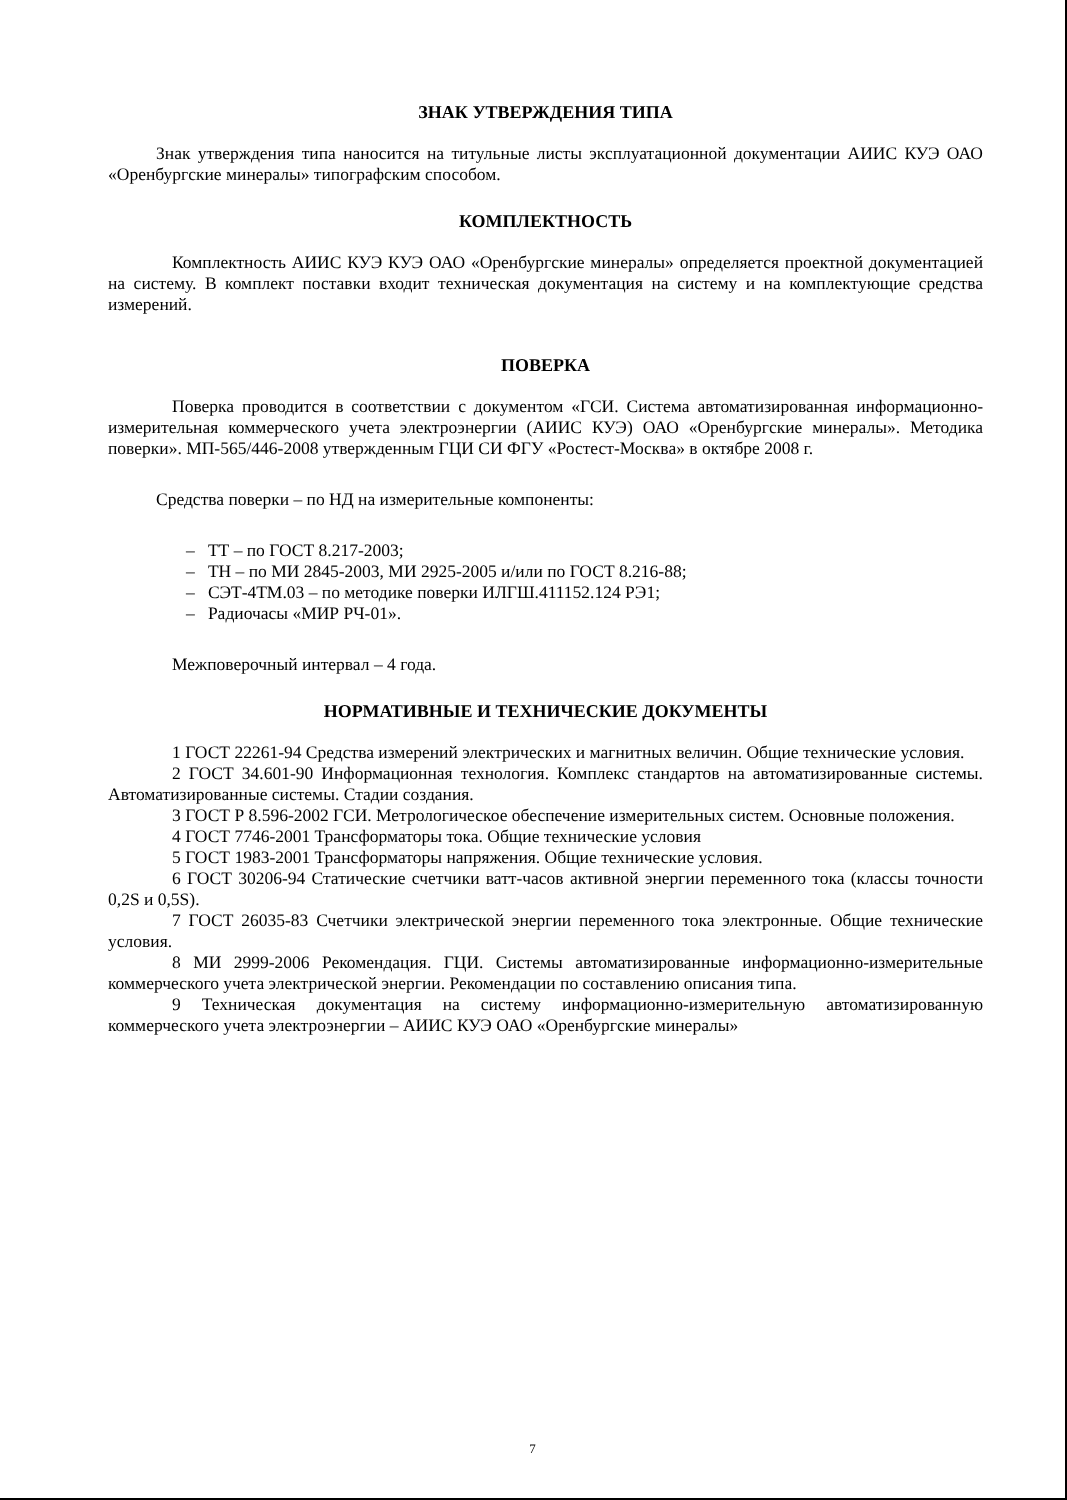ЗНАК УТВЕРЖДЕНИЯ ТИПА
Знак утверждения типа наносится на титульные листы эксплуатационной документации АИИС КУЭ ОАО «Оренбургские минералы» типографским способом.
КОМПЛЕКТНОСТЬ
Комплектность АИИС КУЭ КУЭ ОАО «Оренбургские минералы» определяется проектной документацией на систему. В комплект поставки входит техническая документация на систему и на комплектующие средства измерений.
ПОВЕРКА
Поверка проводится в соответствии с документом «ГСИ. Система автоматизированная информационно-измерительная коммерческого учета электроэнергии (АИИС КУЭ) ОАО «Оренбургские минералы». Методика поверки». МП-565/446-2008 утвержденным ГЦИ СИ ФГУ «Ростест-Москва» в октябре 2008 г.
Средства поверки – по НД на измерительные компоненты:
– ТТ – по ГОСТ 8.217-2003;
– ТН – по МИ 2845-2003, МИ 2925-2005 и/или по ГОСТ 8.216-88;
– СЭТ-4ТМ.03 – по методике поверки ИЛГШ.411152.124 РЭ1;
– Радиочасы «МИР РЧ-01».
Межповерочный интервал – 4 года.
НОРМАТИВНЫЕ И ТЕХНИЧЕСКИЕ ДОКУМЕНТЫ
1 ГОСТ 22261-94 Средства измерений электрических и магнитных величин. Общие технические условия.
2 ГОСТ 34.601-90 Информационная технология. Комплекс стандартов на автоматизированные системы. Автоматизированные системы. Стадии создания.
3 ГОСТ Р 8.596-2002 ГСИ. Метрологическое обеспечение измерительных систем. Основные положения.
4 ГОСТ 7746-2001 Трансформаторы тока. Общие технические условия
5 ГОСТ 1983-2001 Трансформаторы напряжения. Общие технические условия.
6 ГОСТ 30206-94 Статические счетчики ватт-часов активной энергии переменного тока (классы точности 0,2S и 0,5S).
7 ГОСТ 26035-83 Счетчики электрической энергии переменного тока электронные. Общие технические условия.
8 МИ 2999-2006 Рекомендация. ГЦИ. Системы автоматизированные информационно-измерительные коммерческого учета электрической энергии. Рекомендации по составлению описания типа.
9 Техническая документация на систему информационно-измерительную автоматизированную коммерческого учета электроэнергии – АИИС КУЭ ОАО «Оренбургские минералы»
7